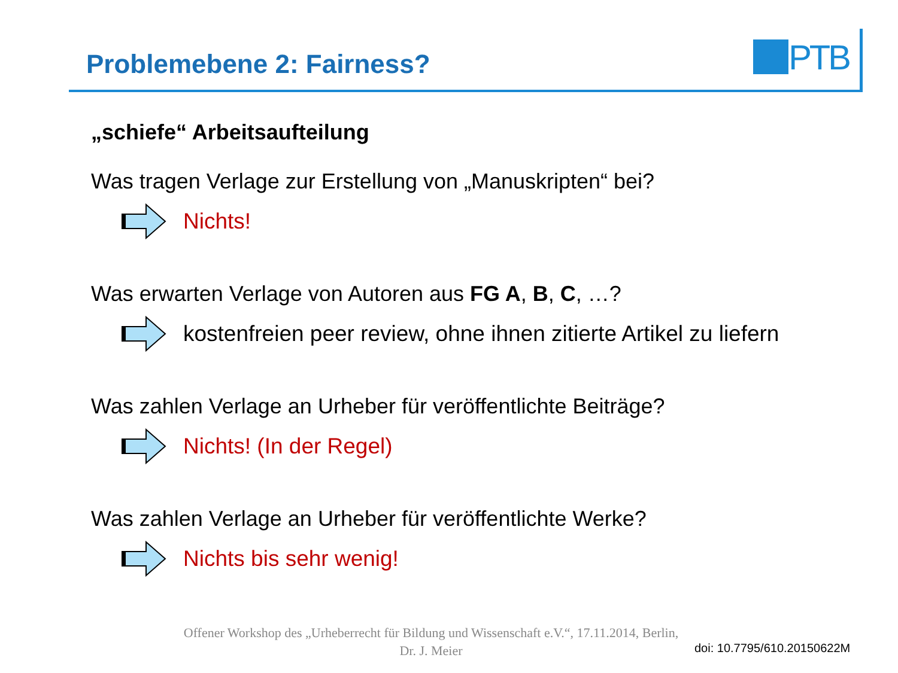PTB
Problemebene 2: Fairness?
„schiefe“ Arbeitsaufteilung
Was tragen Verlage zur Erstellung von „Manuskripten“ bei?
Nichts!
Was erwarten Verlage von Autoren aus FG A, B, C, …?
kostenfreien peer review, ohne ihnen zitierte Artikel zu liefern
Was zahlen Verlage an Urheber für veröffentlichte Beiträge?
Nichts! (In der Regel)
Was zahlen Verlage an Urheber für veröffentlichte Werke?
Nichts bis sehr wenig!
Offener Workshop des „Urheberrecht für Bildung und Wissenschaft e.V.“, 17.11.2014, Berlin,
Dr. J. Meier
doi: 10.7795/610.20150622M